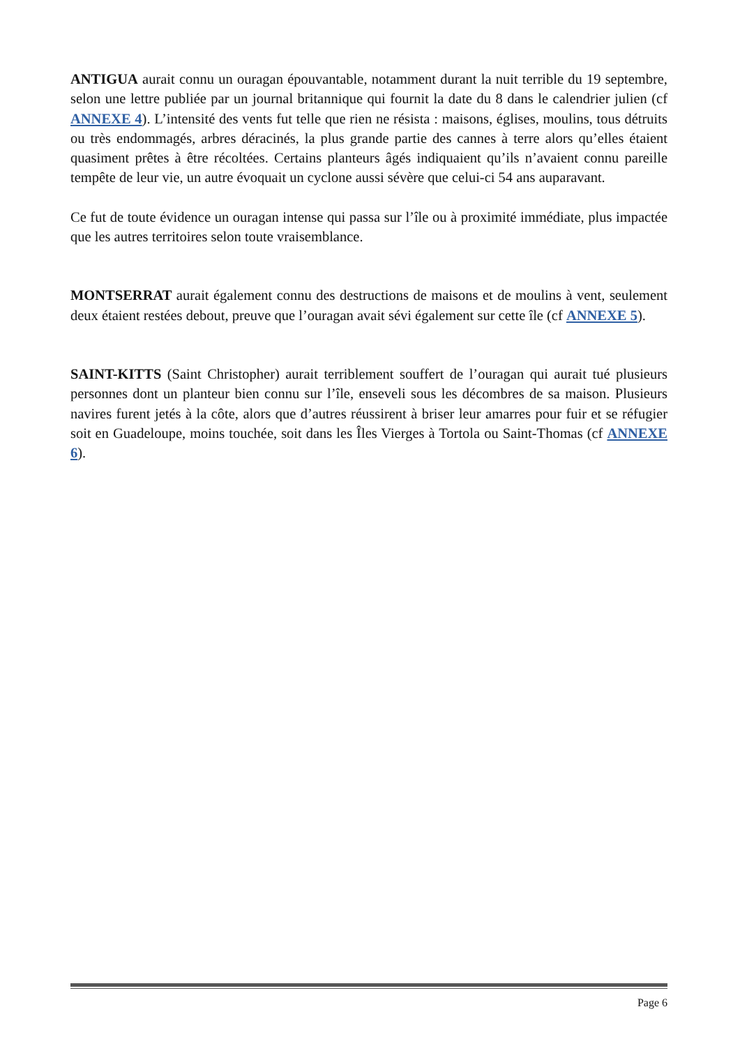ANTIGUA aurait connu un ouragan épouvantable, notamment durant la nuit terrible du 19 septembre, selon une lettre publiée par un journal britannique qui fournit la date du 8 dans le calendrier julien (cf ANNEXE 4). L’intensité des vents fut telle que rien ne résista : maisons, églises, moulins, tous détruits ou très endommagés, arbres déracinés, la plus grande partie des cannes à terre alors qu’elles étaient quasiment prêtes à être récoltées. Certains planteurs âgés indiquaient qu’ils n’avaient connu pareille tempête de leur vie, un autre évoquait un cyclone aussi sévère que celui-ci 54 ans auparavant.
Ce fut de toute évidence un ouragan intense qui passa sur l’île ou à proximité immédiate, plus impactée que les autres territoires selon toute vraisemblance.
MONTSERRAT aurait également connu des destructions de maisons et de moulins à vent, seulement deux étaient restées debout, preuve que l’ouragan avait sévi également sur cette île (cf ANNEXE 5).
SAINT-KITTS (Saint Christopher) aurait terriblement souffert de l’ouragan qui aurait tué plusieurs personnes dont un planteur bien connu sur l’île, enseveli sous les décombres de sa maison. Plusieurs navires furent jetés à la côte, alors que d’autres réussirent à briser leur amarres pour fuir et se réfugier soit en Guadeloupe, moins touchée, soit dans les Îles Vierges à Tortola ou Saint-Thomas (cf ANNEXE 6).
Page 6